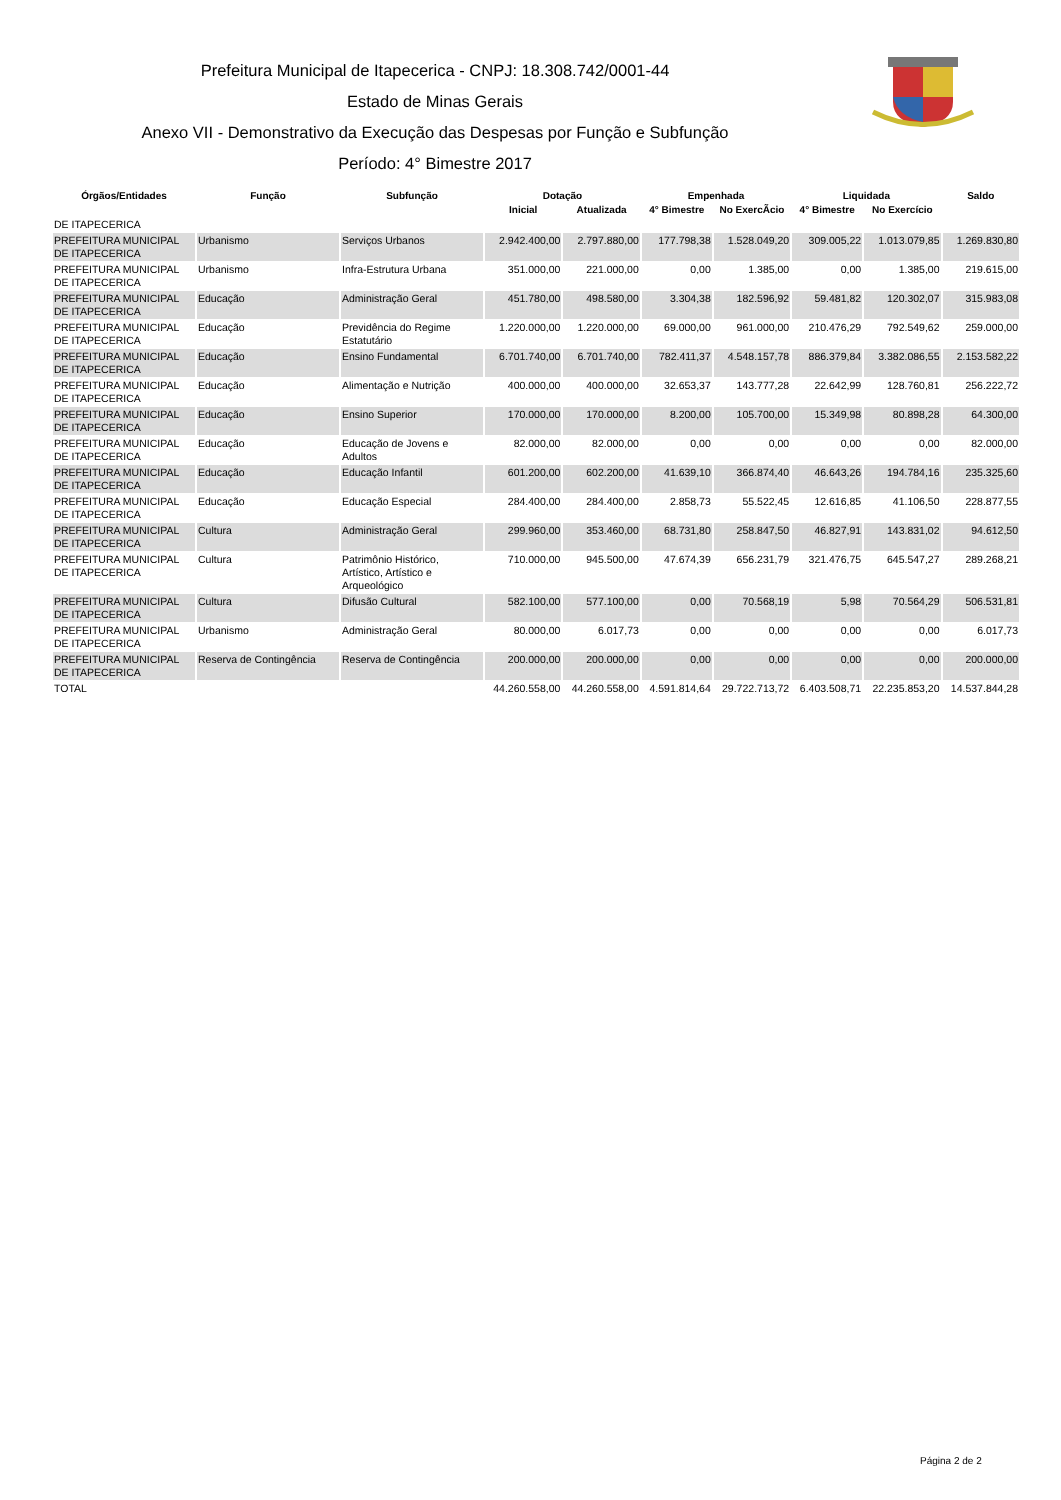Prefeitura Municipal de Itapecerica - CNPJ: 18.308.742/0001-44
Estado de Minas Gerais
Anexo VII - Demonstrativo da Execução das Despesas por Função e Subfunção
Período: 4° Bimestre 2017
| Órgãos/Entidades | Função | Subfunção | Dotação | | Empenhada | | Liquidada | | Saldo |
| --- | --- | --- | --- | --- | --- | --- | --- | --- | --- |
| | | | Inicial | Atualizada | 4° Bimestre | No ExercÃcio | 4° Bimestre | No Exercício | |
| DE ITAPECERICA | | | | | | | | | |
| PREFEITURA MUNICIPAL DE ITAPECERICA | Urbanismo | Serviços Urbanos | 2.942.400,00 | 2.797.880,00 | 177.798,38 | 1.528.049,20 | 309.005,22 | 1.013.079,85 | 1.269.830,80 |
| PREFEITURA MUNICIPAL DE ITAPECERICA | Urbanismo | Infra-Estrutura Urbana | 351.000,00 | 221.000,00 | 0,00 | 1.385,00 | 0,00 | 1.385,00 | 219.615,00 |
| PREFEITURA MUNICIPAL DE ITAPECERICA | Educação | Administração Geral | 451.780,00 | 498.580,00 | 3.304,38 | 182.596,92 | 59.481,82 | 120.302,07 | 315.983,08 |
| PREFEITURA MUNICIPAL DE ITAPECERICA | Educação | Previdência do Regime Estatutário | 1.220.000,00 | 1.220.000,00 | 69.000,00 | 961.000,00 | 210.476,29 | 792.549,62 | 259.000,00 |
| PREFEITURA MUNICIPAL DE ITAPECERICA | Educação | Ensino Fundamental | 6.701.740,00 | 6.701.740,00 | 782.411,37 | 4.548.157,78 | 886.379,84 | 3.382.086,55 | 2.153.582,22 |
| PREFEITURA MUNICIPAL DE ITAPECERICA | Educação | Alimentação e Nutrição | 400.000,00 | 400.000,00 | 32.653,37 | 143.777,28 | 22.642,99 | 128.760,81 | 256.222,72 |
| PREFEITURA MUNICIPAL DE ITAPECERICA | Educação | Ensino Superior | 170.000,00 | 170.000,00 | 8.200,00 | 105.700,00 | 15.349,98 | 80.898,28 | 64.300,00 |
| PREFEITURA MUNICIPAL DE ITAPECERICA | Educação | Educação de Jovens e Adultos | 82.000,00 | 82.000,00 | 0,00 | 0,00 | 0,00 | 0,00 | 82.000,00 |
| PREFEITURA MUNICIPAL DE ITAPECERICA | Educação | Educação Infantil | 601.200,00 | 602.200,00 | 41.639,10 | 366.874,40 | 46.643,26 | 194.784,16 | 235.325,60 |
| PREFEITURA MUNICIPAL DE ITAPECERICA | Educação | Educação Especial | 284.400,00 | 284.400,00 | 2.858,73 | 55.522,45 | 12.616,85 | 41.106,50 | 228.877,55 |
| PREFEITURA MUNICIPAL DE ITAPECERICA | Cultura | Administração Geral | 299.960,00 | 353.460,00 | 68.731,80 | 258.847,50 | 46.827,91 | 143.831,02 | 94.612,50 |
| PREFEITURA MUNICIPAL DE ITAPECERICA | Cultura | Patrimônio Histórico, Artístico, Artístico e Arqueológico | 710.000,00 | 945.500,00 | 47.674,39 | 656.231,79 | 321.476,75 | 645.547,27 | 289.268,21 |
| PREFEITURA MUNICIPAL DE ITAPECERICA | Cultura | Difusão Cultural | 582.100,00 | 577.100,00 | 0,00 | 70.568,19 | 5,98 | 70.564,29 | 506.531,81 |
| PREFEITURA MUNICIPAL DE ITAPECERICA | Urbanismo | Administração Geral | 80.000,00 | 6.017,73 | 0,00 | 0,00 | 0,00 | 0,00 | 6.017,73 |
| PREFEITURA MUNICIPAL DE ITAPECERICA | Reserva de Contingência | Reserva de Contingência | 200.000,00 | 200.000,00 | 0,00 | 0,00 | 0,00 | 0,00 | 200.000,00 |
| TOTAL | | | 44.260.558,00 | 44.260.558,00 | 4.591.814,64 | 29.722.713,72 | 6.403.508,71 | 22.235.853,20 | 14.537.844,28 |
Página 2 de 2